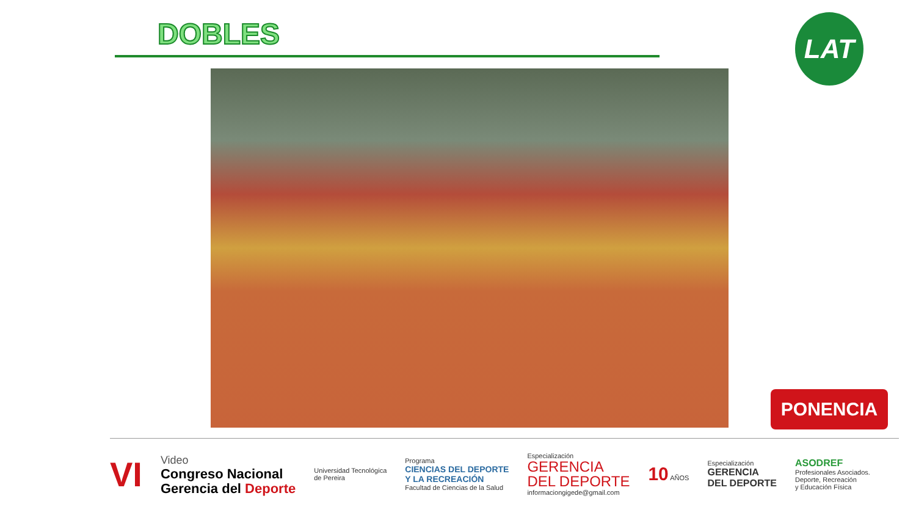DOBLES LAT
PONENCIA
VI
Video
Congreso Nacional
Gerencia del Deporte
Universidad Tecnológica
de Pereira
Programa
CIENCIAS DEL DEPORTE
Y LA RECREACIÓN
Facultad de Ciencias de la Salud
Especialización
GERENCIA
DEL DEPORTE
informaciongigede@gmail.com
10 AÑOS
Especialización
GERENCIA
DEL DEPORTE
ASODREF
Profesionales Asociados.
Deporte, Recreación
y Educación Física